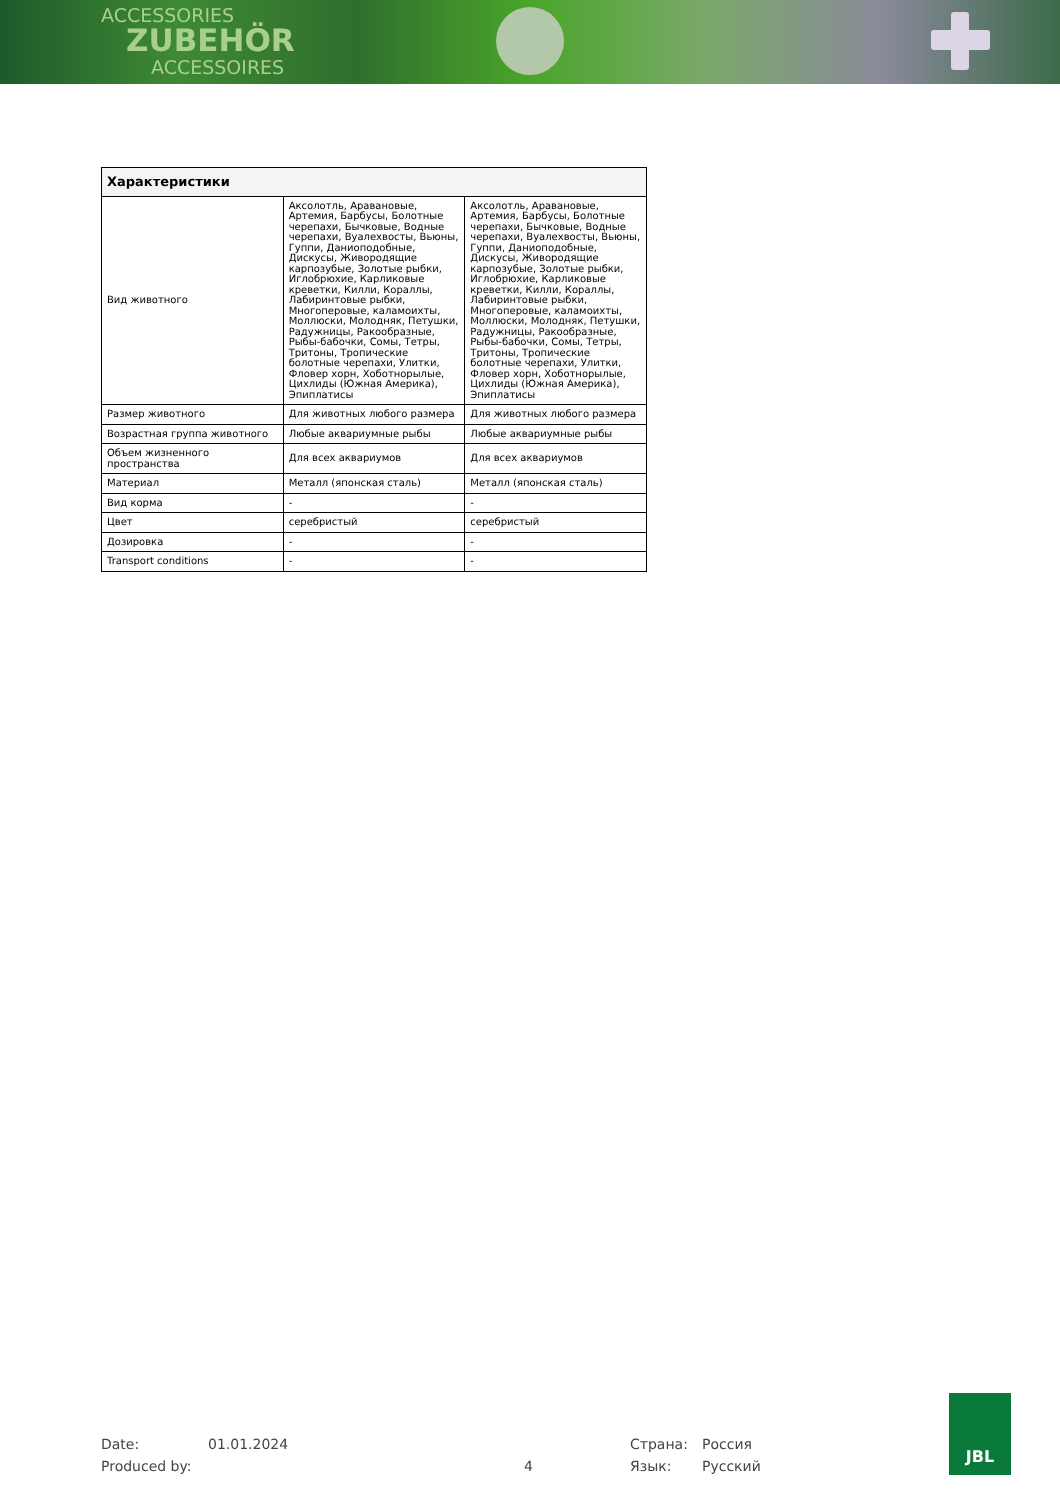ACCESSORIES
ZUBEHÖR
ACCESSOIRES
| Характеристики | | |
| --- | --- | --- |
| Вид животного | Аксолотль, Аравановые, Артемия, Барбусы, Болотные черепахи, Бычковые, Водные черепахи, Вуалехвосты, Вьюны, Гуппи, Даниоподобные, Дискусы, Живородящие карпозубые, Золотые рыбки, Иглобрюхие, Карликовые креветки, Килли, Кораллы, Лабиринтовые рыбки, Многоперовые, каламоихты, Моллюски, Молодняк, Петушки, Радужницы, Ракообразные, Рыбы-бабочки, Сомы, Тетры, Тритоны, Тропические болотные черепахи, Улитки, Фловер хорн, Хоботнорылые, Цихлиды (Южная Америка), Эпиплатисы | Аксолотль, Аравановые, Артемия, Барбусы, Болотные черепахи, Бычковые, Водные черепахи, Вуалехвосты, Вьюны, Гуппи, Даниоподобные, Дискусы, Живородящие карпозубые, Золотые рыбки, Иглобрюхие, Карликовые креветки, Килли, Кораллы, Лабиринтовые рыбки, Многоперовые, каламоихты, Моллюски, Молодняк, Петушки, Радужницы, Ракообразные, Рыбы-бабочки, Сомы, Тетры, Тритоны, Тропические болотные черепахи, Улитки, Фловер хорн, Хоботнорылые, Цихлиды (Южная Америка), Эпиплатисы |
| Размер животного | Для животных любого размера | Для животных любого размера |
| Возрастная группа животного | Любые аквариумные рыбы | Любые аквариумные рыбы |
| Объем жизненного пространства | Для всех аквариумов | Для всех аквариумов |
| Материал | Металл (японская сталь) | Металл (японская сталь) |
| Вид корма | - | - |
| Цвет | серебристый | серебристый |
| Дозировка | - | - |
| Transport conditions | - | - |
Date: 01.01.2024 Страна: Россия
Produced by: 4 Язык: Русский
JBL